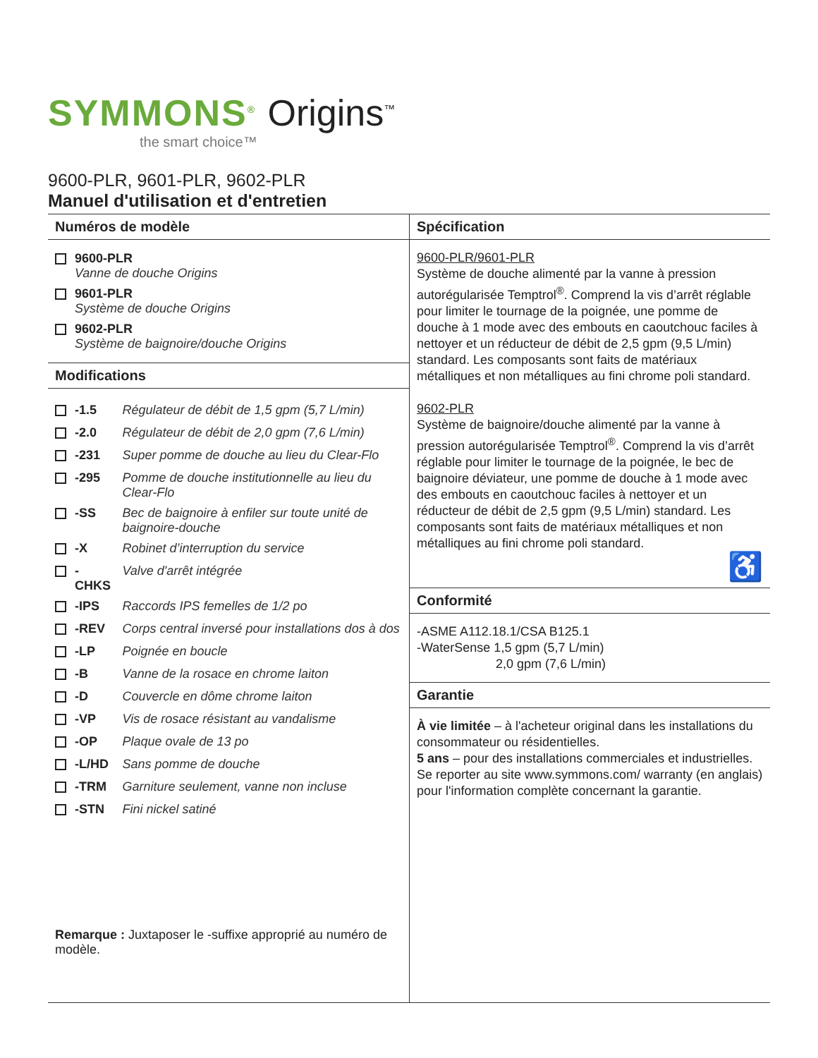SYMMONS<sup>®</sup> Origins<sup>™</sup>
the smart choice™
9600-PLR, 9601-PLR, 9602-PLR
Manuel d'utilisation et d'entretien
Numéros de modèle
| | 9600-PLR Vanne de douche Origins |
| | 9601-PLR Système de douche Origins |
| | 9602-PLR Système de baignoire/douche Origins |
Modifications
| | -1.5 | Régulateur de débit de 1,5 gpm (5,7 L/min) |
| | -2.0 | Régulateur de débit de 2,0 gpm (7,6 L/min) |
| | -231 | Super pomme de douche au lieu du Clear-Flo |
| | -295 | Pomme de douche institutionnelle au lieu du Clear-Flo |
| | -SS | Bec de baignoire à enfiler sur toute unité de baignoire-douche |
| | -X | Robinet d’interruption du service |
| | -CHKS | Valve d'arrêt intégrée |
| | -IPS | Raccords IPS femelles de 1/2 po |
| | -REV | Corps central inversé pour installations dos à dos |
| | -LP | Poignée en boucle |
| | -B | Vanne de la rosace en chrome laiton |
| | -D | Couvercle en dôme chrome laiton |
| | -VP | Vis de rosace résistant au vandalisme |
| | -OP | Plaque ovale de 13 po |
| | -L/HD | Sans pomme de douche |
| | -TRM | Garniture seulement, vanne non incluse |
| | -STN | Fini nickel satiné |
Remarque : Juxtaposer le -suffixe approprié au numéro de modèle.
Spécification
9600-PLR/9601-PLR
Système de douche alimenté par la vanne à pression autorégularisée Temptrol<sup>®</sup>. Comprend la vis d’arrêt réglable pour limiter le tournage de la poignée, une pomme de douche à 1 mode avec des embouts en caoutchouc faciles à nettoyer et un réducteur de débit de 2,5 gpm (9,5 L/min) standard. Les composants sont faits de matériaux métalliques et non métalliques au fini chrome poli standard.
9602-PLR
Système de baignoire/douche alimenté par la vanne à pression autorégularisée Temptrol<sup>®</sup>. Comprend la vis d’arrêt réglable pour limiter le tournage de la poignée, le bec de baignoire déviateur, une pomme de douche à 1 mode avec des embouts en caoutchouc faciles à nettoyer et un réducteur de débit de 2,5 gpm (9,5 L/min) standard. Les composants sont faits de matériaux métalliques et non métalliques au fini chrome poli standard.
♿
Conformité
-ASME A112.18.1/CSA B125.1
-WaterSense 1,5 gpm (5,7 L/min)
2,0 gpm (7,6 L/min)
Garantie
À vie limitée – à l'acheteur original dans les installations du consommateur ou résidentielles.
5 ans – pour des installations commerciales et industrielles. Se reporter au site www.symmons.com/ warranty (en anglais) pour l'information complète concernant la garantie.